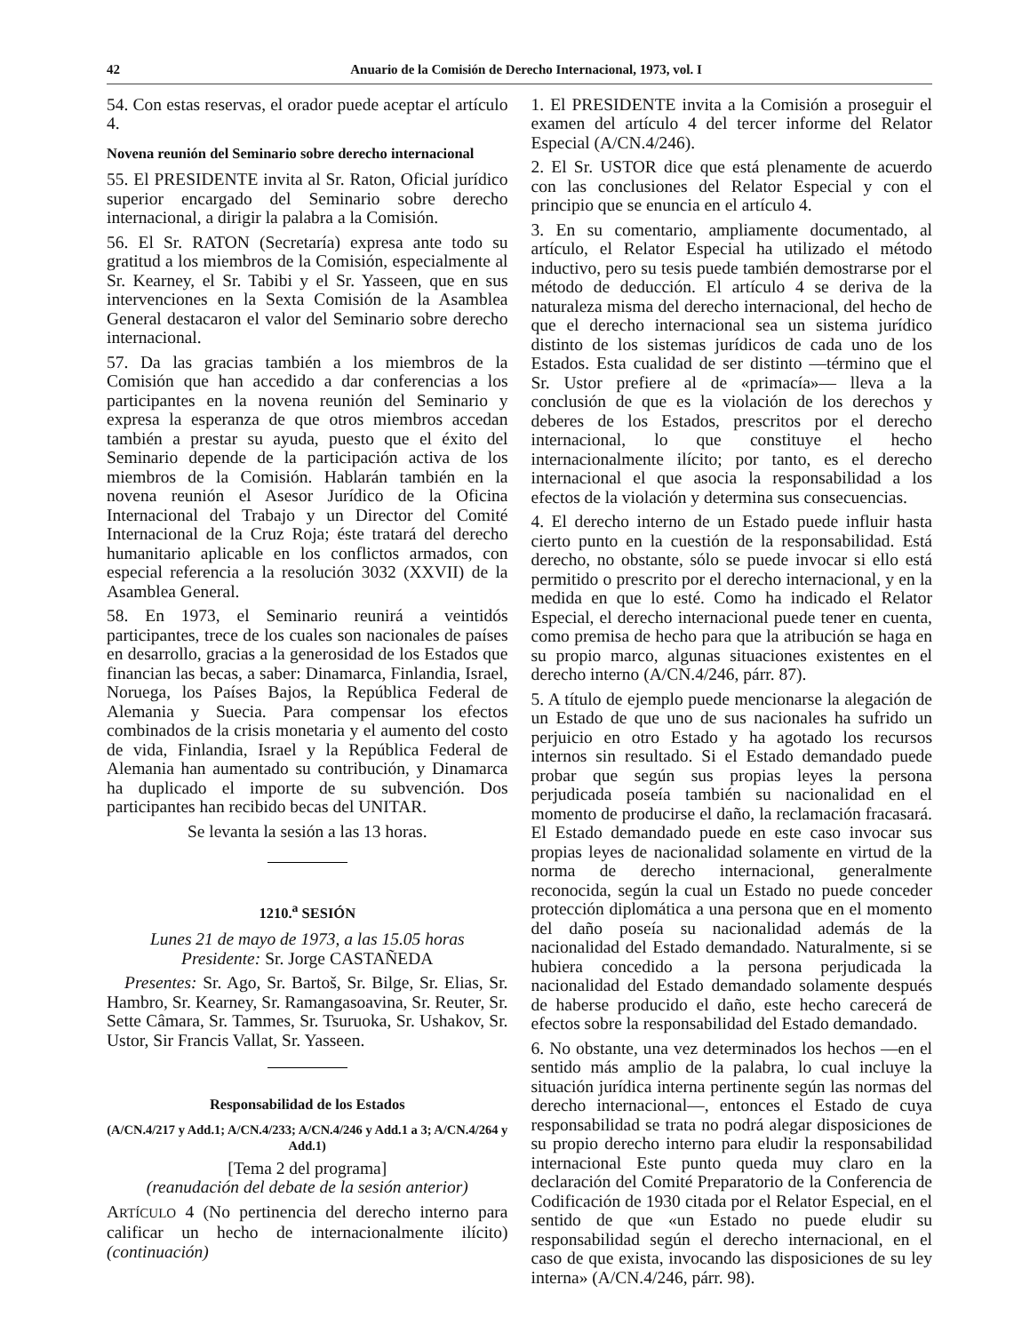42 Anuario de la Comisión de Derecho Internacional, 1973, vol. I
54. Con estas reservas, el orador puede aceptar el artículo 4.
Novena reunión del Seminario sobre derecho internacional
55. El PRESIDENTE invita al Sr. Raton, Oficial jurídico superior encargado del Seminario sobre derecho internacional, a dirigir la palabra a la Comisión.
56. El Sr. RATON (Secretaría) expresa ante todo su gratitud a los miembros de la Comisión, especialmente al Sr. Kearney, el Sr. Tabibi y el Sr. Yasseen, que en sus intervenciones en la Sexta Comisión de la Asamblea General destacaron el valor del Seminario sobre derecho internacional.
57. Da las gracias también a los miembros de la Comisión que han accedido a dar conferencias a los participantes en la novena reunión del Seminario y expresa la esperanza de que otros miembros accedan también a prestar su ayuda, puesto que el éxito del Seminario depende de la participación activa de los miembros de la Comisión. Hablarán también en la novena reunión el Asesor Jurídico de la Oficina Internacional del Trabajo y un Director del Comité Internacional de la Cruz Roja; éste tratará del derecho humanitario aplicable en los conflictos armados, con especial referencia a la resolución 3032 (XXVII) de la Asamblea General.
58. En 1973, el Seminario reunirá a veintidós participantes, trece de los cuales son nacionales de países en desarrollo, gracias a la generosidad de los Estados que financian las becas, a saber: Dinamarca, Finlandia, Israel, Noruega, los Países Bajos, la República Federal de Alemania y Suecia. Para compensar los efectos combinados de la crisis monetaria y el aumento del costo de vida, Finlandia, Israel y la República Federal de Alemania han aumentado su contribución, y Dinamarca ha duplicado el importe de su subvención. Dos participantes han recibido becas del UNITAR.
Se levanta la sesión a las 13 horas.
1210.<sup>a</sup> SESIÓN
Lunes 21 de mayo de 1973, a las 15.05 horas
Presidente: Sr. Jorge CASTAÑEDA
Presentes: Sr. Ago, Sr. Bartoš, Sr. Bilge, Sr. Elias, Sr. Hambro, Sr. Kearney, Sr. Ramangasoavina, Sr. Reuter, Sr. Sette Câmara, Sr. Tammes, Sr. Tsuruoka, Sr. Ushakov, Sr. Ustor, Sir Francis Vallat, Sr. Yasseen.
Responsabilidad de los Estados
(A/CN.4/217 y Add.1; A/CN.4/233; A/CN.4/246 y Add.1 a 3; A/CN.4/264 y Add.1)
[Tema 2 del programa]
(reanudación del debate de la sesión anterior)
ARTÍCULO 4 (No pertinencia del derecho interno para calificar un hecho de internacionalmente ilícito) (continuación)
1. El PRESIDENTE invita a la Comisión a proseguir el examen del artículo 4 del tercer informe del Relator Especial (A/CN.4/246).
2. El Sr. USTOR dice que está plenamente de acuerdo con las conclusiones del Relator Especial y con el principio que se enuncia en el artículo 4.
3. En su comentario, ampliamente documentado, al artículo, el Relator Especial ha utilizado el método inductivo, pero su tesis puede también demostrarse por el método de deducción. El artículo 4 se deriva de la naturaleza misma del derecho internacional, del hecho de que el derecho internacional sea un sistema jurídico distinto de los sistemas jurídicos de cada uno de los Estados. Esta cualidad de ser distinto —término que el Sr. Ustor prefiere al de «primacía»— lleva a la conclusión de que es la violación de los derechos y deberes de los Estados, prescritos por el derecho internacional, lo que constituye el hecho internacionalmente ilícito; por tanto, es el derecho internacional el que asocia la responsabilidad a los efectos de la violación y determina sus consecuencias.
4. El derecho interno de un Estado puede influir hasta cierto punto en la cuestión de la responsabilidad. Está derecho, no obstante, sólo se puede invocar si ello está permitido o prescrito por el derecho internacional, y en la medida en que lo esté. Como ha indicado el Relator Especial, el derecho internacional puede tener en cuenta, como premisa de hecho para que la atribución se haga en su propio marco, algunas situaciones existentes en el derecho interno (A/CN.4/246, párr. 87).
5. A título de ejemplo puede mencionarse la alegación de un Estado de que uno de sus nacionales ha sufrido un perjuicio en otro Estado y ha agotado los recursos internos sin resultado. Si el Estado demandado puede probar que según sus propias leyes la persona perjudicada poseía también su nacionalidad en el momento de producirse el daño, la reclamación fracasará. El Estado demandado puede en este caso invocar sus propias leyes de nacionalidad solamente en virtud de la norma de derecho internacional, generalmente reconocida, según la cual un Estado no puede conceder protección diplomática a una persona que en el momento del daño poseía su nacionalidad además de la nacionalidad del Estado demandado. Naturalmente, si se hubiera concedido a la persona perjudicada la nacionalidad del Estado demandado solamente después de haberse producido el daño, este hecho carecerá de efectos sobre la responsabilidad del Estado demandado.
6. No obstante, una vez determinados los hechos —en el sentido más amplio de la palabra, lo cual incluye la situación jurídica interna pertinente según las normas del derecho internacional—, entonces el Estado de cuya responsabilidad se trata no podrá alegar disposiciones de su propio derecho interno para eludir la responsabilidad internacional Este punto queda muy claro en la declaración del Comité Preparatorio de la Conferencia de Codificación de 1930 citada por el Relator Especial, en el sentido de que «un Estado no puede eludir su responsabilidad según el derecho internacional, en el caso de que exista, invocando las disposiciones de su ley interna» (A/CN.4/246, párr. 98).